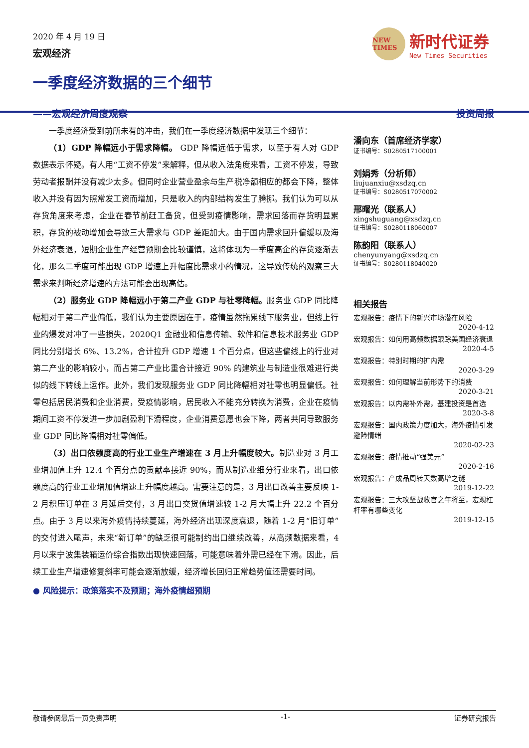2020 年 4 月 19 日
宏观经济
NEW TIMES
新时代证券
New Times Securities
一季度经济数据的三个细节
——宏观经济周度观察 投资周报
一季度经济受到前所未有的冲击，我们在一季度经济数据中发现三个细节：
（1）GDP 降幅远小于需求降幅。 GDP 降幅远低于需求，以至于有人对 GDP 数据表示怀疑。有人用“工资不停发”来解释，但从收入法角度来看，工资不停发，导致劳动者报酬并没有减少太多。但同时企业营业盈余与生产税净额相应的都会下降，整体收入并没有因为照常发工资而增加，只是收入的内部结构发生了腾挪。我们认为可以从存货角度来考虑，企业在春节前赶工备货，但受到疫情影响，需求回落而存货明显累积，存货的被动增加会导致三大需求与 GDP 差距加大。由于国内需求回升偏缓以及海外经济衰退，短期企业生产经营预期会比较谨慎，这将体现为一季度高企的存货逐渐去化，那么二季度可能出现 GDP 增速上升幅度比需求小的情况，这导致传统的观察三大需求来判断经济增速的方法可能会出现高估。
（2）服务业 GDP 降幅远小于第二产业 GDP 与社零降幅。服务业 GDP 同比降幅相对于第二产业偏低，我们认为主要原因在于，疫情虽然拖累线下服务业，但线上行业的爆发对冲了一些损失，2020Q1 金融业和信息传输、软件和信息技术服务业 GDP 同比分别增长 6%、13.2%，合计拉升 GDP 增速 1 个百分点，但这些偏线上的行业对第二产业的影响较小，而占第二产业比重合计接近 90% 的建筑业与制造业很难进行类似的线下转线上运作。此外，我们发现服务业 GDP 同比降幅相对社零也明显偏低。社零包括居民消费和企业消费，受疫情影响，居民收入不能充分转换为消费，企业在疫情期间工资不停发进一步加剧盈利下滑程度，企业消费意愿也会下降，两者共同导致服务业 GDP 同比降幅相对社零偏低。
（3）出口依赖度高的行业工业生产增速在 3 月上升幅度较大。制造业对 3 月工业增加值上升 12.4 个百分点的贡献率接近 90%，而从制造业细分行业来看，出口依赖度高的行业工业增加值增速上升幅度越高。需要注意的是，3 月出口改善主要反映 1-2 月积压订单在 3 月延后交付，3 月出口交货值增速较 1-2 月大幅上升 22.2 个百分点。由于 3 月以来海外疫情持续蔓延，海外经济出现深度衰退，随着 1-2 月“旧订单”的交付进入尾声，未来“新订单”的缺乏很可能制约出口继续改善，从高频数据来看，4 月以来宁波集装箱运价综合指数出现快速回落，可能意味着外需已经在下滑。因此，后续工业生产增速修复斜率可能会逐渐放缓，经济增长回归正常趋势值还需要时间。
● 风险提示：政策落实不及预期；海外疫情超预期
潘向东（首席经济学家）
证书编号：S0280517100001
刘娟秀（分析师）
liujuanxiu@xsdzq.cn
证书编号：S0280517070002
邢曙光（联系人）
xingshuguang@xsdzq.cn
证书编号：S0280118060007
陈韵阳（联系人）
chenyunyang@xsdzq.cn
证书编号：S0280118040020
相关报告
宏观报告：疫情下的新兴市场潜在风险
2020-4-12
宏观报告：如何用高频数据跟踪美国经济衰退
2020-4-5
宏观报告：特别时期的扩内需
2020-3-29
宏观报告：如何理解当前形势下的消费
2020-3-21
宏观报告：以内需补外需，基建投资是首选
2020-3-8
宏观报告：国内政策力度加大，海外疫情引发避险情绪
2020-02-23
宏观报告：疫情推动“强美元”
2020-2-16
宏观报告：产成品周转天数高增之谜
2019-12-22
宏观报告：三大攻坚战收官之年将至，宏观杠杆率有哪些变化
2019-12-15
敬请参阅最后一页免责声明 -1- 证券研究报告